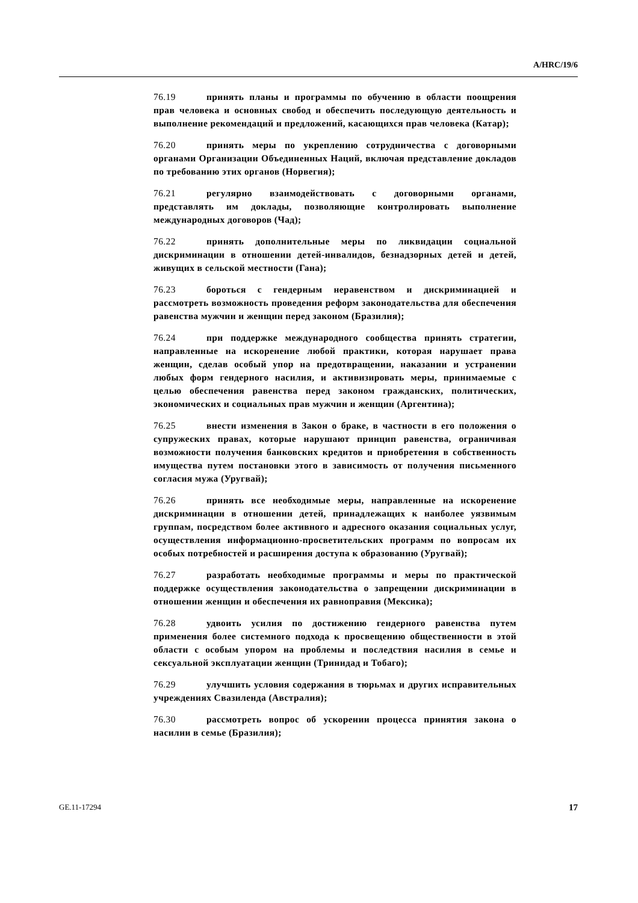A/HRC/19/6
76.19 принять планы и программы по обучению в области поощрения прав человека и основных свобод и обеспечить последующую деятельность и выполнение рекомендаций и предложений, касающихся прав человека (Катар);
76.20 принять меры по укреплению сотрудничества с договорными органами Организации Объединенных Наций, включая представление докладов по требованию этих органов (Норвегия);
76.21 регулярно взаимодействовать с договорными органами, представлять им доклады, позволяющие контролировать выполнение международных договоров (Чад);
76.22 принять дополнительные меры по ликвидации социальной дискриминации в отношении детей-инвалидов, безнадзорных детей и детей, живущих в сельской местности (Гана);
76.23 бороться с гендерным неравенством и дискриминацией и рассмотреть возможность проведения реформ законодательства для обеспечения равенства мужчин и женщин перед законом (Бразилия);
76.24 при поддержке международного сообщества принять стратегии, направленные на искоренение любой практики, которая нарушает права женщин, сделав особый упор на предотвращении, наказании и устранении любых форм гендерного насилия, и активизировать меры, принимаемые с целью обеспечения равенства перед законом гражданских, политических, экономических и социальных прав мужчин и женщин (Аргентина);
76.25 внести изменения в Закон о браке, в частности в его положения о супружеских правах, которые нарушают принцип равенства, ограничивая возможности получения банковских кредитов и приобретения в собственность имущества путем постановки этого в зависимость от получения письменного согласия мужа (Уругвай);
76.26 принять все необходимые меры, направленные на искоренение дискриминации в отношении детей, принадлежащих к наиболее уязвимым группам, посредством более активного и адресного оказания социальных услуг, осуществления информационно-просветительских программ по вопросам их особых потребностей и расширения доступа к образованию (Уругвай);
76.27 разработать необходимые программы и меры по практической поддержке осуществления законодательства о запрещении дискриминации в отношении женщин и обеспечения их равноправия (Мексика);
76.28 удвоить усилия по достижению гендерного равенства путем применения более системного подхода к просвещению общественности в этой области с особым упором на проблемы и последствия насилия в семье и сексуальной эксплуатации женщин (Тринидад и Тобаго);
76.29 улучшить условия содержания в тюрьмах и других исправительных учреждениях Свазиленда (Австралия);
76.30 рассмотреть вопрос об ускорении процесса принятия закона о насилии в семье (Бразилия);
GE.11-17294 17